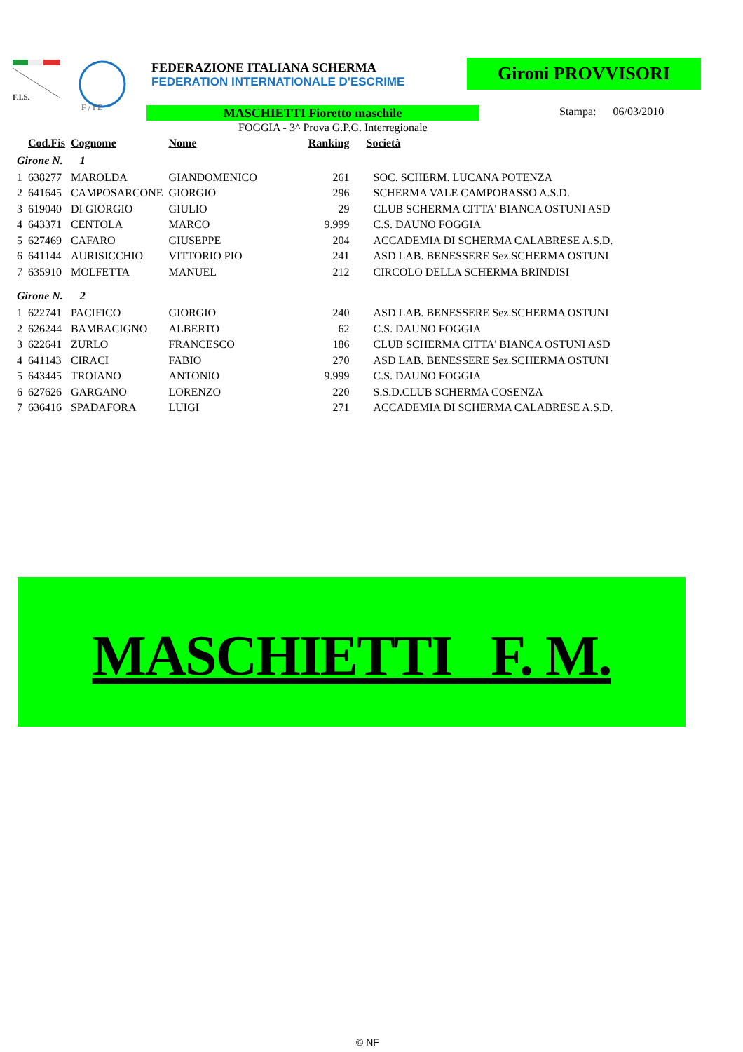F.I.S.
F / I E
FEDERAZIONE ITALIANA SCHERMA
FEDERATION INTERNATIONALE D'ESCRIME
Gironi PROVVISORI
MASCHIETTI Fioretto maschile Stampa: 06/03/2010
FOGGIA - 3^ Prova G.P.G. Interregionale
| | Cod.Fis | Cognome | Nome | Ranking | Società |
| --- | --- | --- | --- | --- | --- |
| Girone N. 1 | | | | | |
| 1 | 638277 | MAROLDA | GIANDOMENICO | 261 | SOC. SCHERM. LUCANA POTENZA |
| 2 | 641645 | CAMPOSARCONE | GIORGIO | 296 | SCHERMA VALE CAMPOBASSO A.S.D. |
| 3 | 619040 | DI GIORGIO | GIULIO | 29 | CLUB SCHERMA CITTA' BIANCA OSTUNI ASD |
| 4 | 643371 | CENTOLA | MARCO | 9.999 | C.S. DAUNO FOGGIA |
| 5 | 627469 | CAFARO | GIUSEPPE | 204 | ACCADEMIA DI SCHERMA CALABRESE A.S.D. |
| 6 | 641144 | AURISICCHIO | VITTORIO PIO | 241 | ASD LAB. BENESSERE Sez.SCHERMA OSTUNI |
| 7 | 635910 | MOLFETTA | MANUEL | 212 | CIRCOLO DELLA SCHERMA BRINDISI |
| Girone N. 2 | | | | | |
| 1 | 622741 | PACIFICO | GIORGIO | 240 | ASD LAB. BENESSERE Sez.SCHERMA OSTUNI |
| 2 | 626244 | BAMBACIGNO | ALBERTO | 62 | C.S. DAUNO FOGGIA |
| 3 | 622641 | ZURLO | FRANCESCO | 186 | CLUB SCHERMA CITTA' BIANCA OSTUNI ASD |
| 4 | 641143 | CIRACI | FABIO | 270 | ASD LAB. BENESSERE Sez.SCHERMA OSTUNI |
| 5 | 643445 | TROIANO | ANTONIO | 9.999 | C.S. DAUNO FOGGIA |
| 6 | 627626 | GARGANO | LORENZO | 220 | S.S.D.CLUB SCHERMA COSENZA |
| 7 | 636416 | SPADAFORA | LUIGI | 271 | ACCADEMIA DI SCHERMA CALABRESE A.S.D. |
MASCHIETTI F. M.
© NF